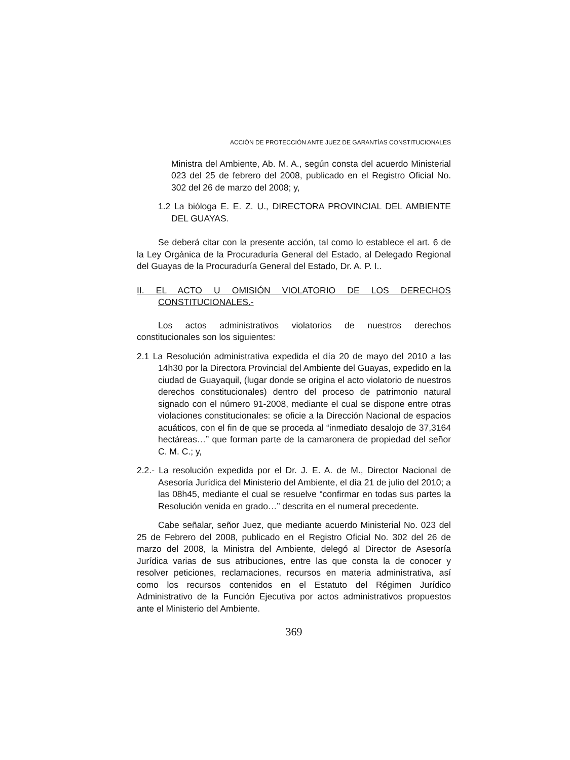ACCIÓN DE PROTECCIÓN ANTE JUEZ DE GARANTÍAS CONSTITUCIONALES
Ministra del Ambiente, Ab. M. A., según consta del acuerdo Ministerial 023 del 25 de febrero del 2008, publicado en el Registro Oficial No. 302 del 26 de marzo del 2008; y,
1.2 La bióloga E. E. Z. U., DIRECTORA PROVINCIAL DEL AMBIENTE DEL GUAYAS.
Se deberá citar con la presente acción, tal como lo establece el art. 6 de la Ley Orgánica de la Procuraduría General del Estado, al Delegado Regional del Guayas de la Procuraduría General del Estado, Dr. A. P. I..
II. EL ACTO U OMISIÓN VIOLATORIO DE LOS DERECHOS CONSTITUCIONALES.-
Los actos administrativos violatorios de nuestros derechos constitucionales son los siguientes:
2.1 La Resolución administrativa expedida el día 20 de mayo del 2010 a las 14h30 por la Directora Provincial del Ambiente del Guayas, expedido en la ciudad de Guayaquil, (lugar donde se origina el acto violatorio de nuestros derechos constitucionales) dentro del proceso de patrimonio natural signado con el número 91-2008, mediante el cual se dispone entre otras violaciones constitucionales: se oficie a la Dirección Nacional de espacios acuáticos, con el fin de que se proceda al “inmediato desalojo de 37,3164 hectáreas…” que forman parte de la camaronera de propiedad del señor C. M. C.; y,
2.2.- La resolución expedida por el Dr. J. E. A. de M., Director Nacional de Asesoría Jurídica del Ministerio del Ambiente, el día 21 de julio del 2010; a las 08h45, mediante el cual se resuelve “confirmar en todas sus partes la Resolución venida en grado…” descrita en el numeral precedente.
Cabe señalar, señor Juez, que mediante acuerdo Ministerial No. 023 del 25 de Febrero del 2008, publicado en el Registro Oficial No. 302 del 26 de marzo del 2008, la Ministra del Ambiente, delegó al Director de Asesoría Jurídica varias de sus atribuciones, entre las que consta la de conocer y resolver peticiones, reclamaciones, recursos en materia administrativa, así como los recursos contenidos en el Estatuto del Régimen Jurídico Administrativo de la Función Ejecutiva por actos administrativos propuestos ante el Ministerio del Ambiente.
369